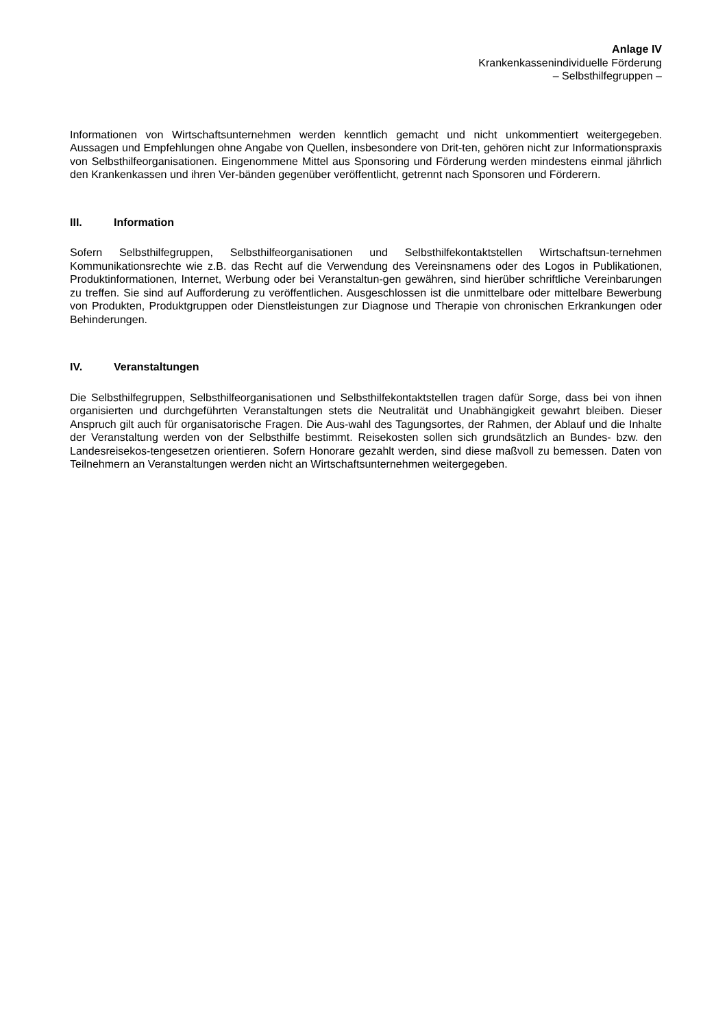Anlage IV
Krankenkassenindividuelle Förderung
– Selbsthilfegruppen –
Informationen von Wirtschaftsunternehmen werden kenntlich gemacht und nicht unkommentiert weitergegeben. Aussagen und Empfehlungen ohne Angabe von Quellen, insbesondere von Drit-ten, gehören nicht zur Informationspraxis von Selbsthilfeorganisationen. Eingenommene Mittel aus Sponsoring und Förderung werden mindestens einmal jährlich den Krankenkassen und ihren Ver-bänden gegenüber veröffentlicht, getrennt nach Sponsoren und Förderern.
III. Information
Sofern Selbsthilfegruppen, Selbsthilfeorganisationen und Selbsthilfekontaktstellen Wirtschaftsun-ternehmen Kommunikationsrechte wie z.B. das Recht auf die Verwendung des Vereinsnamens oder des Logos in Publikationen, Produktinformationen, Internet, Werbung oder bei Veranstaltun-gen gewähren, sind hierüber schriftliche Vereinbarungen zu treffen. Sie sind auf Aufforderung zu veröffentlichen. Ausgeschlossen ist die unmittelbare oder mittelbare Bewerbung von Produkten, Produktgruppen oder Dienstleistungen zur Diagnose und Therapie von chronischen Erkrankungen oder Behinderungen.
IV. Veranstaltungen
Die Selbsthilfegruppen, Selbsthilfeorganisationen und Selbsthilfekontaktstellen tragen dafür Sorge, dass bei von ihnen organisierten und durchgeführten Veranstaltungen stets die Neutralität und Unabhängigkeit gewahrt bleiben. Dieser Anspruch gilt auch für organisatorische Fragen. Die Aus-wahl des Tagungsortes, der Rahmen, der Ablauf und die Inhalte der Veranstaltung werden von der Selbsthilfe bestimmt. Reisekosten sollen sich grundsätzlich an Bundes- bzw. den Landesreisekos-tengesetzen orientieren. Sofern Honorare gezahlt werden, sind diese maßvoll zu bemessen. Daten von Teilnehmern an Veranstaltungen werden nicht an Wirtschaftsunternehmen weitergegeben.